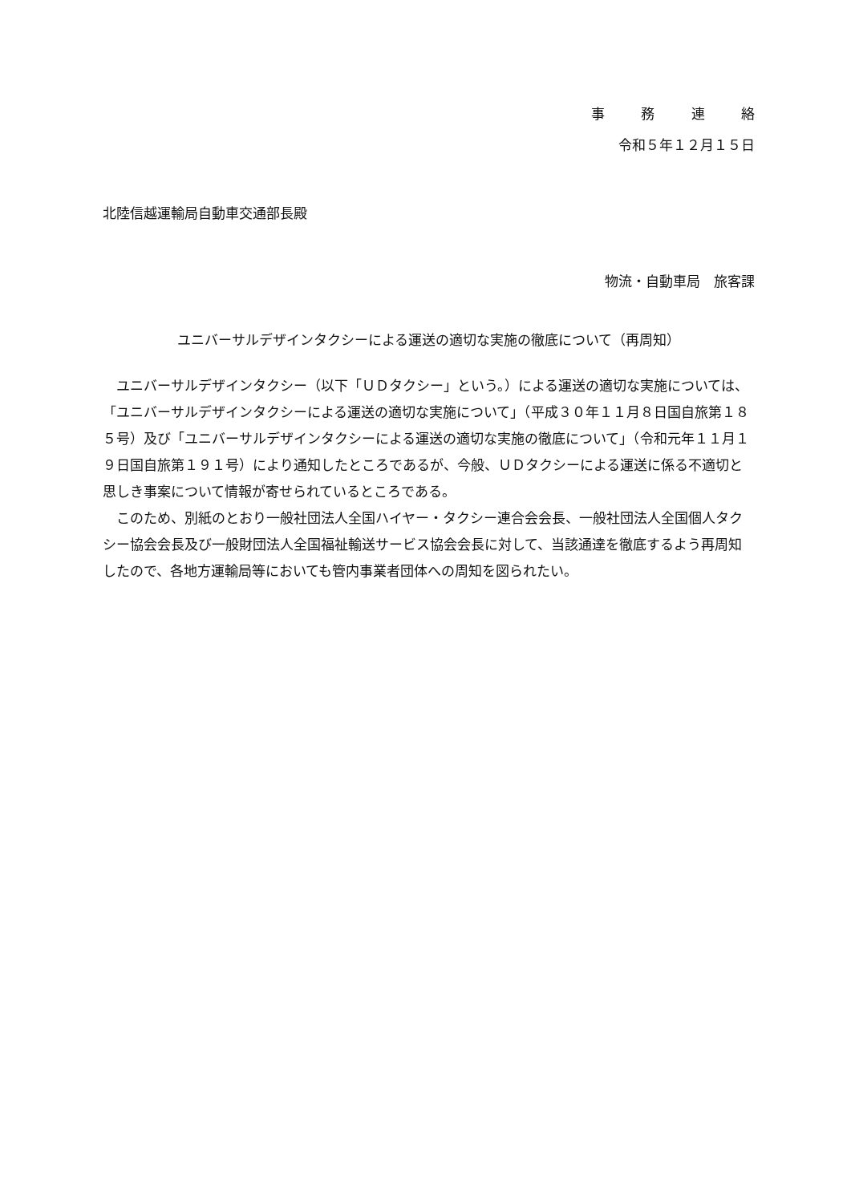事 務 連 絡
令和５年１２月１５日
北陸信越運輸局自動車交通部長殿
物流・自動車局　旅客課
ユニバーサルデザインタクシーによる運送の適切な実施の徹底について（再周知）
　ユニバーサルデザインタクシー（以下「ＵＤタクシー」という。）による運送の適切な実施については、「ユニバーサルデザインタクシーによる運送の適切な実施について」（平成３０年１１月８日国自旅第１８５号）及び「ユニバーサルデザインタクシーによる運送の適切な実施の徹底について」（令和元年１１月１９日国自旅第１９１号）により通知したところであるが、今般、ＵＤタクシーによる運送に係る不適切と思しき事案について情報が寄せられているところである。
　このため、別紙のとおり一般社団法人全国ハイヤー・タクシー連合会会長、一般社団法人全国個人タクシー協会会長及び一般財団法人全国福祉輸送サービス協会会長に対して、当該通達を徹底するよう再周知したので、各地方運輸局等においても管内事業者団体への周知を図られたい。